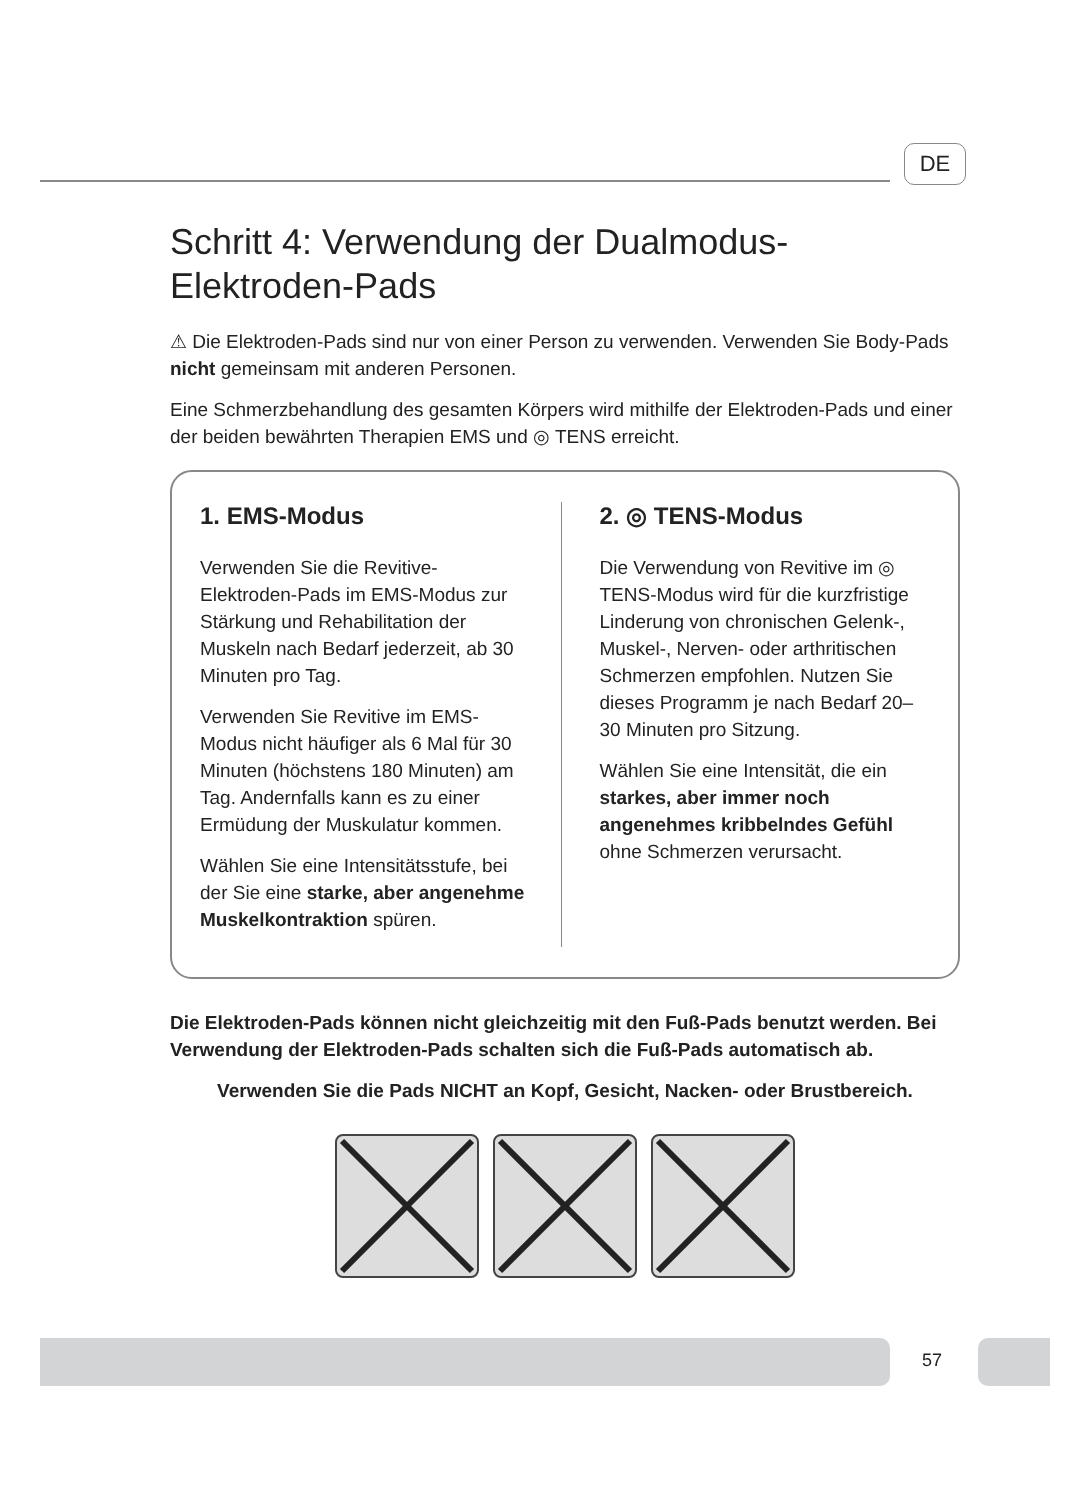DE
Schritt 4: Verwendung der Dualmodus-Elektroden-Pads
⚠ Die Elektroden-Pads sind nur von einer Person zu verwenden. Verwenden Sie Body-Pads nicht gemeinsam mit anderen Personen.
Eine Schmerzbehandlung des gesamten Körpers wird mithilfe der Elektroden-Pads und einer der beiden bewährten Therapien EMS und ◎ TENS erreicht.
1. EMS-Modus
Verwenden Sie die Revitive-Elektroden-Pads im EMS-Modus zur Stärkung und Rehabilitation der Muskeln nach Bedarf jederzeit, ab 30 Minuten pro Tag.
Verwenden Sie Revitive im EMS-Modus nicht häufiger als 6 Mal für 30 Minuten (höchstens 180 Minuten) am Tag. Andernfalls kann es zu einer Ermüdung der Muskulatur kommen.
Wählen Sie eine Intensitätsstufe, bei der Sie eine starke, aber angenehme Muskelkontraktion spüren.
2. ◎ TENS-Modus
Die Verwendung von Revitive im ◎ TENS-Modus wird für die kurzfristige Linderung von chronischen Gelenk-, Muskel-, Nerven- oder arthritischen Schmerzen empfohlen. Nutzen Sie dieses Programm je nach Bedarf 20–30 Minuten pro Sitzung.
Wählen Sie eine Intensität, die ein starkes, aber immer noch angenehmes kribbelndes Gefühl ohne Schmerzen verursacht.
Die Elektroden-Pads können nicht gleichzeitig mit den Fuß-Pads benutzt werden. Bei Verwendung der Elektroden-Pads schalten sich die Fuß-Pads automatisch ab.
Verwenden Sie die Pads NICHT an Kopf, Gesicht, Nacken- oder Brustbereich.
57